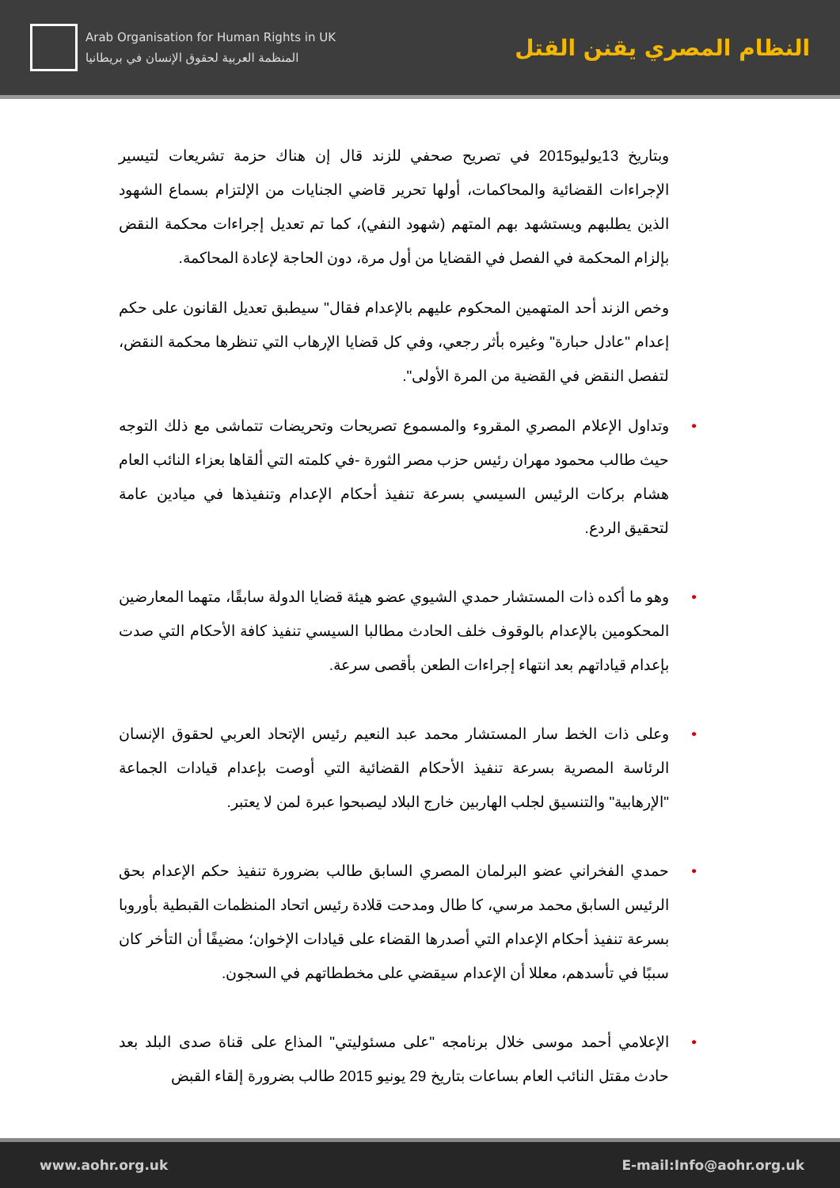Arab Organisation for Human Rights in UK
المنظمة العربية لحقوق الإنسان في بريطانيا
النظام المصري يقنن القتل
وبتاريخ 13يوليو2015 في تصريح صحفي للزند قال إن هناك حزمة تشريعات لتيسير الإجراءات القضائية والمحاكمات، أولها تحرير قاضي الجنايات من الإلتزام بسماع الشهود الذين يطلبهم ويستشهد بهم المتهم (شهود النفي)، كما تم تعديل إجراءات محكمة النقض بإلزام المحكمة في الفصل في القضايا من أول مرة، دون الحاجة لإعادة المحاكمة.
وخص الزند أحد المتهمين المحكوم عليهم بالإعدام فقال" سيطبق تعديل القانون على حكم إعدام "عادل حبارة" وغيره بأثر رجعي، وفي كل قضايا الإرهاب التي تنظرها محكمة النقض، لتفصل النقض في القضية من المرة الأولى".
• وتداول الإعلام المصري المقروء والمسموع تصريحات وتحريضات تتماشى مع ذلك التوجه حيث طالب محمود مهران رئيس حزب مصر الثورة -في كلمته التي ألقاها بعزاء النائب العام هشام بركات الرئيس السيسي بسرعة تنفيذ أحكام الإعدام وتنفيذها في ميادين عامة لتحقيق الردع.
• وهو ما أكده ذات المستشار حمدي الشيوي عضو هيئة قضايا الدولة سابقًا، متهما المعارضين المحكومين بالإعدام بالوقوف خلف الحادث مطالبا السيسي تنفيذ كافة الأحكام التي صدت بإعدام قياداتهم بعد انتهاء إجراءات الطعن بأقصى سرعة.
• وعلى ذات الخط سار المستشار محمد عبد النعيم رئيس الإتحاد العربي لحقوق الإنسان الرئاسة المصرية بسرعة تنفيذ الأحكام القضائية التي أوصت بإعدام قيادات الجماعة "الإرهابية" والتنسيق لجلب الهاربين خارج البلاد ليصبحوا عبرة لمن لا يعتبر.
• حمدي الفخراني عضو البرلمان المصري السابق طالب بضرورة تنفيذ حكم الإعدام بحق الرئيس السابق محمد مرسي، كا طال ومدحت قلادة رئيس اتحاد المنظمات القبطية بأوروبا بسرعة تنفيذ أحكام الإعدام التي أصدرها القضاء على قيادات الإخوان؛ مضيفًا أن التأخر كان سببًا في تأسدهم، معللا أن الإعدام سيقضي على مخططاتهم في السجون.
• الإعلامي أحمد موسى خلال برنامجه "على مسئوليتي" المذاع على قناة صدى البلد بعد حادث مقتل النائب العام بساعات بتاريخ 29 يونيو 2015 طالب بضرورة إلقاء القبض
www.aohr.org.uk E-mail:Info@aohr.org.uk